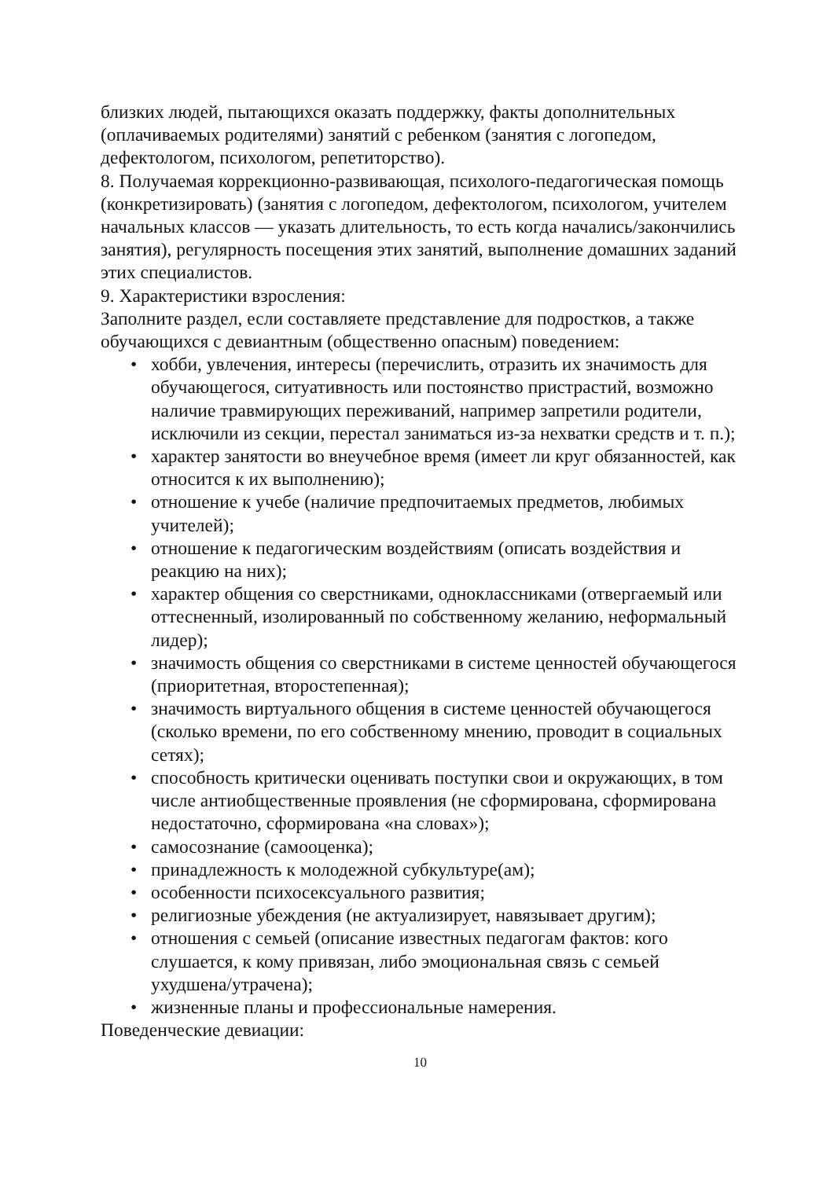близких людей, пытающихся оказать поддержку, факты дополнительных (оплачиваемых родителями) занятий с ребенком (занятия с логопедом, дефектологом, психологом, репетиторство).
8. Получаемая коррекционно-развивающая, психолого-педагогическая помощь (конкретизировать) (занятия с логопедом, дефектологом, психологом, учителем начальных классов — указать длительность, то есть когда начались/закончились занятия), регулярность посещения этих занятий, выполнение домашних заданий этих специалистов.
9. Характеристики взросления:
Заполните раздел, если составляете представление для подростков, а также обучающихся с девиантным (общественно опасным) поведением:
• хобби, увлечения, интересы (перечислить, отразить их значимость для обучающегося, ситуативность или постоянство пристрастий, возможно наличие травмирующих переживаний, например запретили родители, исключили из секции, перестал заниматься из-за нехватки средств и т. п.);
• характер занятости во внеучебное время (имеет ли круг обязанностей, как относится к их выполнению);
• отношение к учебе (наличие предпочитаемых предметов, любимых учителей);
• отношение к педагогическим воздействиям (описать воздействия и реакцию на них);
• характер общения со сверстниками, одноклассниками (отвергаемый или оттесненный, изолированный по собственному желанию, неформальный лидер);
• значимость общения со сверстниками в системе ценностей обучающегося (приоритетная, второстепенная);
• значимость виртуального общения в системе ценностей обучающегося (сколько времени, по его собственному мнению, проводит в социальных сетях);
• способность критически оценивать поступки свои и окружающих, в том числе антиобщественные проявления (не сформирована, сформирована недостаточно, сформирована «на словах»);
• самосознание (самооценка);
• принадлежность к молодежной субкультуре(ам);
• особенности психосексуального развития;
• религиозные убеждения (не актуализирует, навязывает другим);
• отношения с семьей (описание известных педагогам фактов: кого слушается, к кому привязан, либо эмоциональная связь с семьей ухудшена/утрачена);
• жизненные планы и профессиональные намерения.
Поведенческие девиации:
10